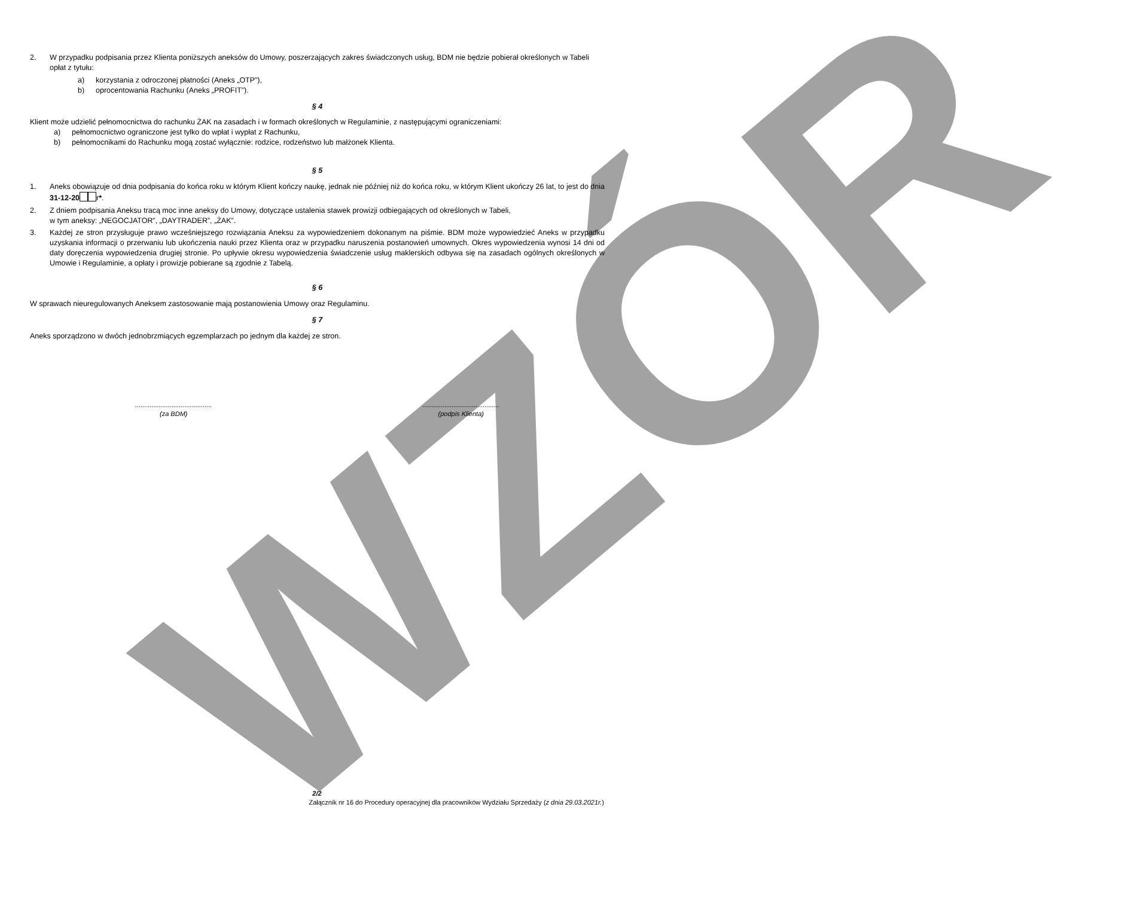WZÓR
2. W przypadku podpisania przez Klienta poniższych aneksów do Umowy, poszerzających zakres świadczonych usług, BDM nie będzie pobierał określonych w Tabeli opłat z tytułu:
a) korzystania z odroczonej płatności (Aneks „OTP”),
b) oprocentowania Rachunku (Aneks „PROFIT”).
§ 4
Klient może udzielić pełnomocnictwa do rachunku ŻAK na zasadach i w formach określonych w Regulaminie, z następującymi ograniczeniami:
a) pełnomocnictwo ograniczone jest tylko do wpłat i wypłat z Rachunku,
b) pełnomocnikami do Rachunku mogą zostać wyłącznie: rodzice, rodzeństwo lub małżonek Klienta.
§ 5
1. Aneks obowiązuje od dnia podpisania do końca roku w którym Klient kończy naukę, jednak nie później niż do końca roku, w którym Klient ukończy 26 lat, to jest do dnia 31-12-20 r*.
2. Z dniem podpisania Aneksu tracą moc inne aneksy do Umowy, dotyczące ustalenia stawek prowizji odbiegających od określonych w Tabeli,
w tym aneksy: „NEGOCJATOR”, „DAYTRADER”, „ŻAK”.
3. Każdej ze stron przysługuje prawo wcześniejszego rozwiązania Aneksu za wypowiedzeniem dokonanym na piśmie. BDM może wypowiedzieć Aneks w przypadku uzyskania informacji o przerwaniu lub ukończenia nauki przez Klienta oraz w przypadku naruszenia postanowień umownych. Okres wypowiedzenia wynosi 14 dni od daty doręczenia wypowiedzenia drugiej stronie. Po upływie okresu wypowiedzenia świadczenie usług maklerskich odbywa się na zasadach ogólnych określonych w Umowie i Regulaminie, a opłaty i prowizje pobierane są zgodnie z Tabelą.
§ 6
W sprawach nieuregulowanych Aneksem zastosowanie mają postanowienia Umowy oraz Regulaminu.
§ 7
Aneks sporządzono w dwóch jednobrzmiących egzemplarzach po jednym dla każdej ze stron.
..........................................
(za BDM)
..........................................
(podpis Klienta)
2/2
Załącznik nr 16 do Procedury operacyjnej dla pracowników Wydziału Sprzedaży (z dnia 29.03.2021r.)